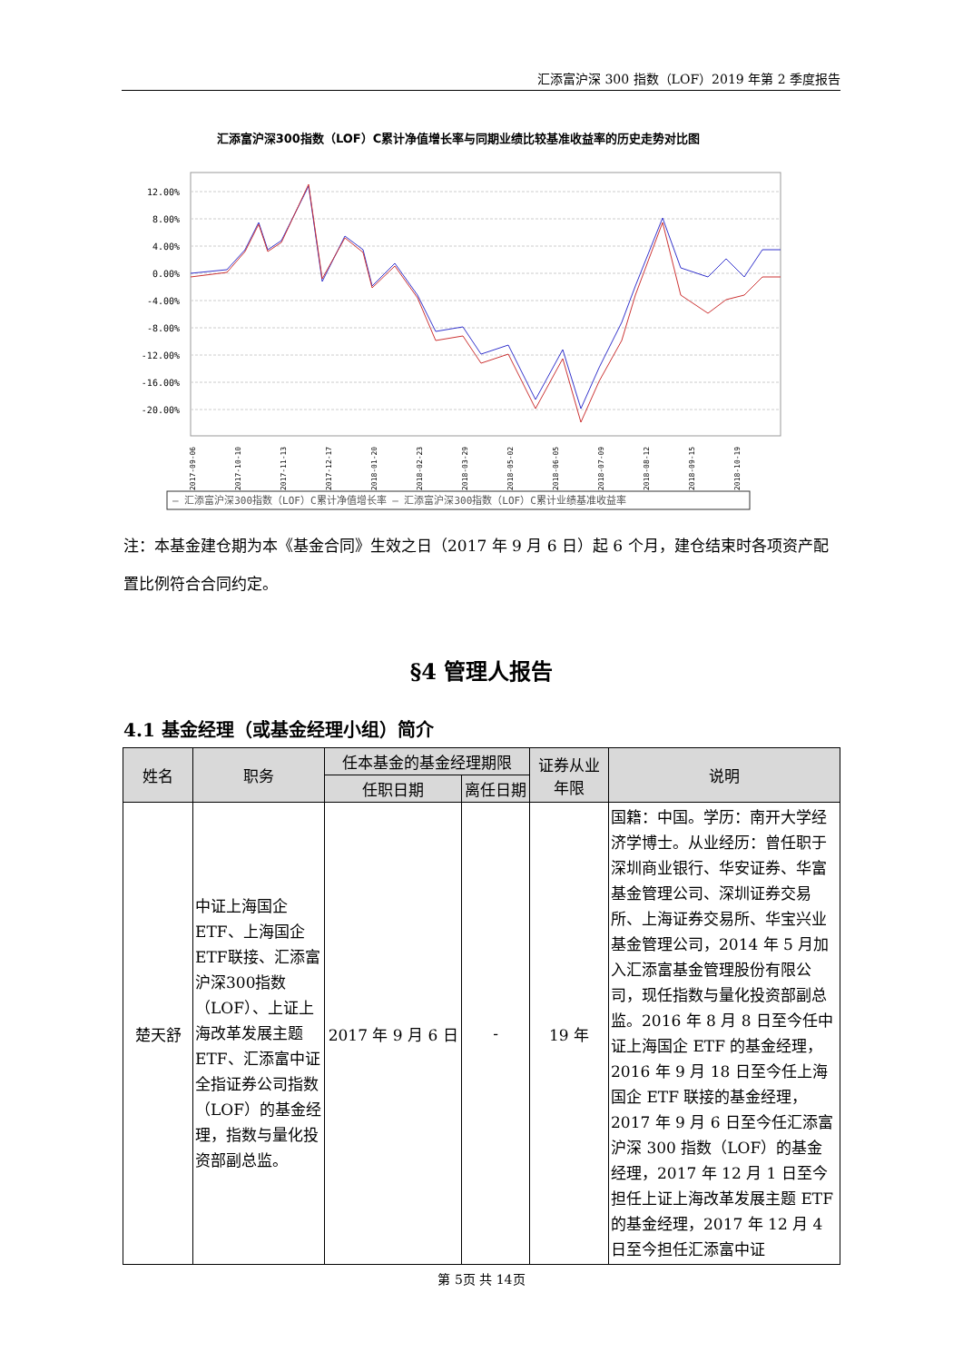汇添富沪深 300 指数（LOF）2019 年第 2 季度报告
汇添富沪深300指数（LOF）C累计净值增长率与同期业绩比较基准收益率的历史走势对比图
12.00%
8.00%
4.00%
0.00%
-4.00%
-8.00%
-12.00%
-16.00%
-20.00%
2017-09-06
2017-10-10
2017-11-13
2017-12-17
2018-01-20
2018-02-23
2018-03-29
2018-05-02
2018-06-05
2018-07-09
2018-08-12
2018-09-15
2018-10-19
— 汇添富沪深300指数（LOF）C累计净值增长率 — 汇添富沪深300指数（LOF）C累计业绩基准收益率
注：本基金建仓期为本《基金合同》生效之日（2017 年 9 月 6 日）起 6 个月，建仓结束时各项资产配置比例符合合同约定。
§4 管理人报告
4.1 基金经理（或基金经理小组）简介
| 姓名 | 职务 | 任本基金的基金经理期限 | | 证券从业年限 | 说明 |
| --- | --- | --- | --- | --- | --- |
| | | 任职日期 | 离任日期 | | |
| 楚天舒 | 中证上海国企ETF、上海国企ETF联接、汇添富沪深300指数（LOF）、上证上海改革发展主题ETF、汇添富中证全指证券公司指数（LOF）的基金经理，指数与量化投资部副总监。 | 2017 年 9 月 6 日 | - | 19 年 | 国籍：中国。学历：南开大学经济学博士。从业经历：曾任职于深圳商业银行、华安证券、华富基金管理公司、深圳证券交易所、上海证券交易所、华宝兴业基金管理公司，2014 年 5 月加入汇添富基金管理股份有限公司，现任指数与量化投资部副总监。2016 年 8 月 8 日至今任中证上海国企 ETF 的基金经理，2016 年 9 月 18 日至今任上海国企 ETF 联接的基金经理，2017 年 9 月 6 日至今任汇添富沪深 300 指数（LOF）的基金经理，2017 年 12 月 1 日至今担任上证上海改革发展主题 ETF 的基金经理，2017 年 12 月 4 日至今担任汇添富中证 |
第 5页 共 14页